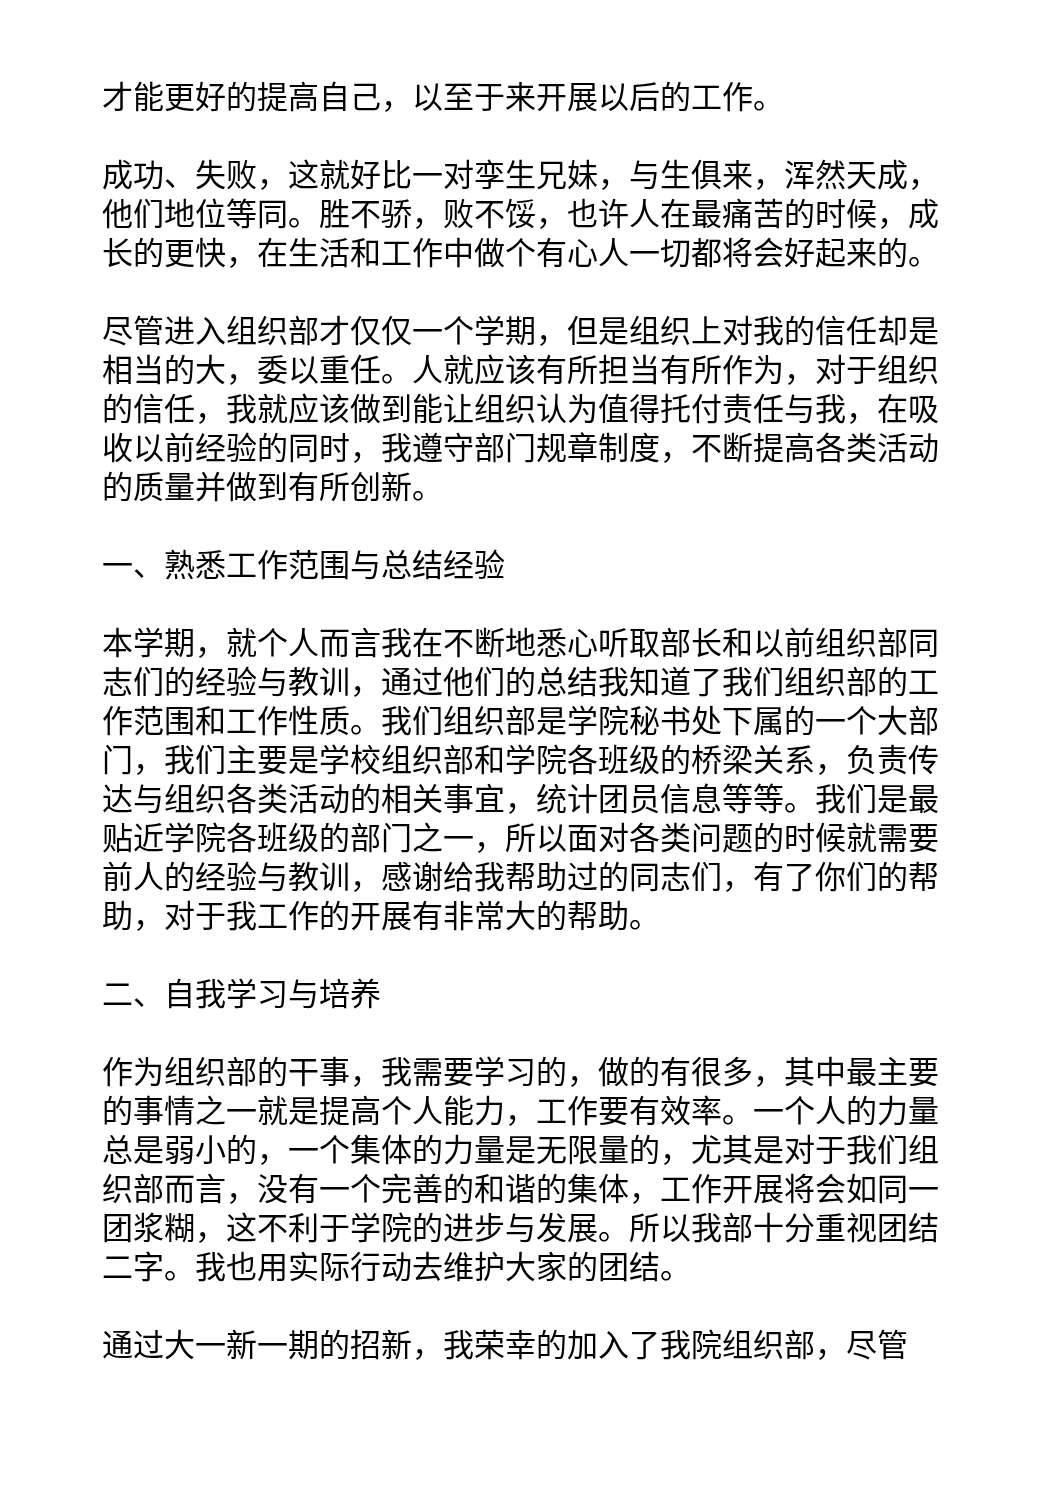才能更好的提高自己，以至于来开展以后的工作。
成功、失败，这就好比一对孪生兄妹，与生俱来，浑然天成，他们地位等同。胜不骄，败不馁，也许人在最痛苦的时候，成长的更快，在生活和工作中做个有心人一切都将会好起来的。
尽管进入组织部才仅仅一个学期，但是组织上对我的信任却是相当的大，委以重任。人就应该有所担当有所作为，对于组织的信任，我就应该做到能让组织认为值得托付责任与我，在吸收以前经验的同时，我遵守部门规章制度，不断提高各类活动的质量并做到有所创新。
一、熟悉工作范围与总结经验
本学期，就个人而言我在不断地悉心听取部长和以前组织部同志们的经验与教训，通过他们的总结我知道了我们组织部的工作范围和工作性质。我们组织部是学院秘书处下属的一个大部门，我们主要是学校组织部和学院各班级的桥梁关系，负责传达与组织各类活动的相关事宜，统计团员信息等等。我们是最贴近学院各班级的部门之一，所以面对各类问题的时候就需要前人的经验与教训，感谢给我帮助过的同志们，有了你们的帮助，对于我工作的开展有非常大的帮助。
二、自我学习与培养
作为组织部的干事，我需要学习的，做的有很多，其中最主要的事情之一就是提高个人能力，工作要有效率。一个人的力量总是弱小的，一个集体的力量是无限量的，尤其是对于我们组织部而言，没有一个完善的和谐的集体，工作开展将会如同一团浆糊，这不利于学院的进步与发展。所以我部十分重视团结二字。我也用实际行动去维护大家的团结。
通过大一新一期的招新，我荣幸的加入了我院组织部，尽管